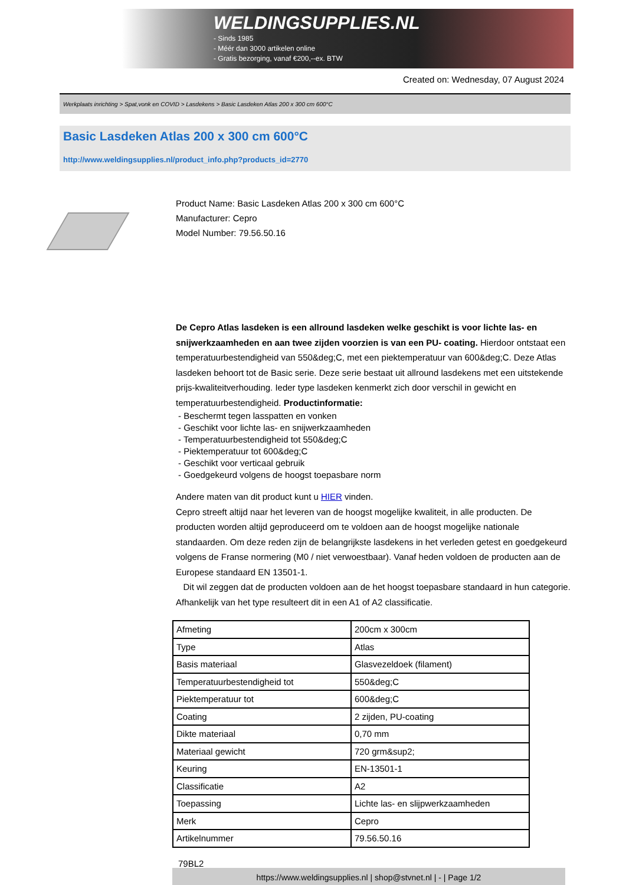WELDINGSUPPLIES.NL
- Sinds 1985
- Méér dan 3000 artikelen online
- Gratis bezorging, vanaf €200,--ex. BTW
Created on: Wednesday, 07 August 2024
Werkplaats inrichting > Spat,vonk en COVID > Lasdekens > Basic Lasdeken Atlas 200 x 300 cm 600°C
Basic Lasdeken Atlas 200 x 300 cm 600°C
http://www.weldingsupplies.nl/product_info.php?products_id=2770
Product Name: Basic Lasdeken Atlas 200 x 300 cm 600°C
Manufacturer: Cepro
Model Number: 79.56.50.16
De Cepro Atlas lasdeken is een allround lasdeken welke geschikt is voor lichte las- en snijwerkzaamheden en aan twee zijden voorzien is van een PU- coating. Hierdoor ontstaat een temperatuurbestendigheid van 550&deg;C, met een piektemperatuur van 600&deg;C. Deze Atlas lasdeken behoort tot de Basic serie. Deze serie bestaat uit allround lasdekens met een uitstekende prijs-kwaliteitverhouding. Ieder type lasdeken kenmerkt zich door verschil in gewicht en temperatuurbestendigheid. Productinformatie:
- Beschermt tegen lasspatten en vonken
- Geschikt voor lichte las- en snijwerkzaamheden
- Temperatuurbestendigheid tot 550&deg;C
- Piektemperatuur tot 600&deg;C
- Geschikt voor verticaal gebruik
- Goedgekeurd volgens de hoogst toepasbare norm
Andere maten van dit product kunt u HIER vinden.
Cepro streeft altijd naar het leveren van de hoogst mogelijke kwaliteit, in alle producten. De producten worden altijd geproduceerd om te voldoen aan de hoogst mogelijke nationale standaarden. Om deze reden zijn de belangrijkste lasdekens in het verleden getest en goedgekeurd volgens de Franse normering (M0 / niet verwoestbaar). Vanaf heden voldoen de producten aan de Europese standaard EN 13501-1.
Dit wil zeggen dat de producten voldoen aan de het hoogst toepasbare standaard in hun categorie. Afhankelijk van het type resulteert dit in een A1 of A2 classificatie.
| Afmeting | 200cm x 300cm |
| Type | Atlas |
| Basis materiaal | Glasvezeldoek (filament) |
| Temperatuurbestendigheid tot | 550&deg;C |
| Piektemperatuur tot | 600&deg;C |
| Coating | 2 zijden, PU-coating |
| Dikte materiaal | 0,70 mm |
| Materiaal gewicht | 720 grm&sup2; |
| Keuring | EN-13501-1 |
| Classificatie | A2 |
| Toepassing | Lichte las- en slijpwerkzaamheden |
| Merk | Cepro |
| Artikelnummer | 79.56.50.16 |
79BL2
https://www.weldingsupplies.nl | shop@stvnet.nl | - | Page 1/2